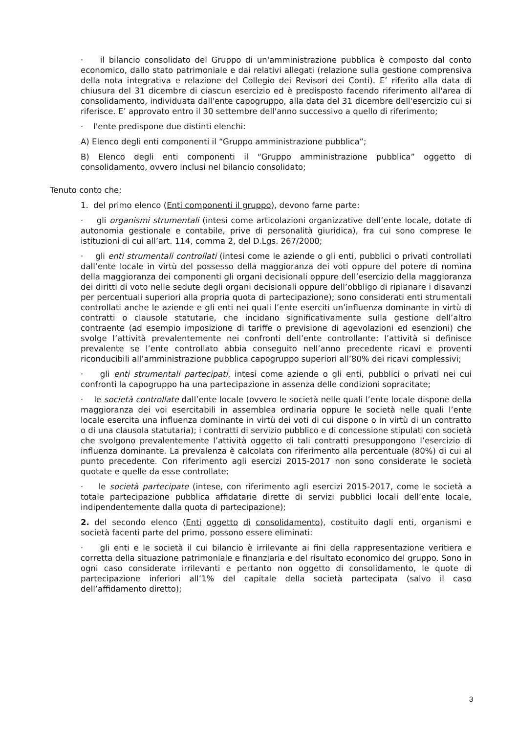· il bilancio consolidato del Gruppo di un'amministrazione pubblica è composto dal conto economico, dallo stato patrimoniale e dai relativi allegati (relazione sulla gestione comprensiva della nota integrativa e relazione del Collegio dei Revisori dei Conti). E’ riferito alla data di chiusura del 31 dicembre di ciascun esercizio ed è predisposto facendo riferimento all'area di consolidamento, individuata dall'ente capogruppo, alla data del 31 dicembre dell'esercizio cui si riferisce. E’ approvato entro il 30 settembre dell'anno successivo a quello di riferimento;
· l'ente predispone due distinti elenchi:
A) Elenco degli enti componenti il “Gruppo amministrazione pubblica”;
B) Elenco degli enti componenti il “Gruppo amministrazione pubblica” oggetto di consolidamento, ovvero inclusi nel bilancio consolidato;
Tenuto conto che:
1. del primo elenco (Enti componenti il gruppo), devono farne parte:
· gli organismi strumentali (intesi come articolazioni organizzative dell’ente locale, dotate di autonomia gestionale e contabile, prive di personalità giuridica), fra cui sono comprese le istituzioni di cui all’art. 114, comma 2, del D.Lgs. 267/2000;
· gli enti strumentali controllati (intesi come le aziende o gli enti, pubblici o privati controllati dall’ente locale in virtù del possesso della maggioranza dei voti oppure del potere di nomina della maggioranza dei componenti gli organi decisionali oppure dell’esercizio della maggioranza dei diritti di voto nelle sedute degli organi decisionali oppure dell’obbligo di ripianare i disavanzi per percentuali superiori alla propria quota di partecipazione); sono considerati enti strumentali controllati anche le aziende e gli enti nei quali l’ente eserciti un’influenza dominante in virtù di contratti o clausole statutarie, che incidano significativamente sulla gestione dell’altro contraente (ad esempio imposizione di tariffe o previsione di agevolazioni ed esenzioni) che svolge l’attività prevalentemente nei confronti dell’ente controllante: l’attività si definisce prevalente se l’ente controllato abbia conseguito nell’anno precedente ricavi e proventi riconducibili all’amministrazione pubblica capogruppo superiori all’80% dei ricavi complessivi;
· gli enti strumentali partecipati, intesi come aziende o gli enti, pubblici o privati nei cui confronti la capogruppo ha una partecipazione in assenza delle condizioni sopracitate;
· le società controllate dall’ente locale (ovvero le società nelle quali l’ente locale dispone della maggioranza dei voi esercitabili in assemblea ordinaria oppure le società nelle quali l’ente locale esercita una influenza dominante in virtù dei voti di cui dispone o in virtù di un contratto o di una clausola statutaria); i contratti di servizio pubblico e di concessione stipulati con società che svolgono prevalentemente l’attività oggetto di tali contratti presuppongono l’esercizio di influenza dominante. La prevalenza è calcolata con riferimento alla percentuale (80%) di cui al punto precedente. Con riferimento agli esercizi 2015-2017 non sono considerate le società quotate e quelle da esse controllate;
· le società partecipate (intese, con riferimento agli esercizi 2015-2017, come le società a totale partecipazione pubblica affidatarie dirette di servizi pubblici locali dell’ente locale, indipendentemente dalla quota di partecipazione);
2. del secondo elenco (Enti oggetto di consolidamento), costituito dagli enti, organismi e società facenti parte del primo, possono essere eliminati:
· gli enti e le società il cui bilancio è irrilevante ai fini della rappresentazione veritiera e corretta della situazione patrimoniale e finanziaria e del risultato economico del gruppo. Sono in ogni caso considerate irrilevanti e pertanto non oggetto di consolidamento, le quote di partecipazione inferiori all’1% del capitale della società partecipata (salvo il caso dell’affidamento diretto);
3